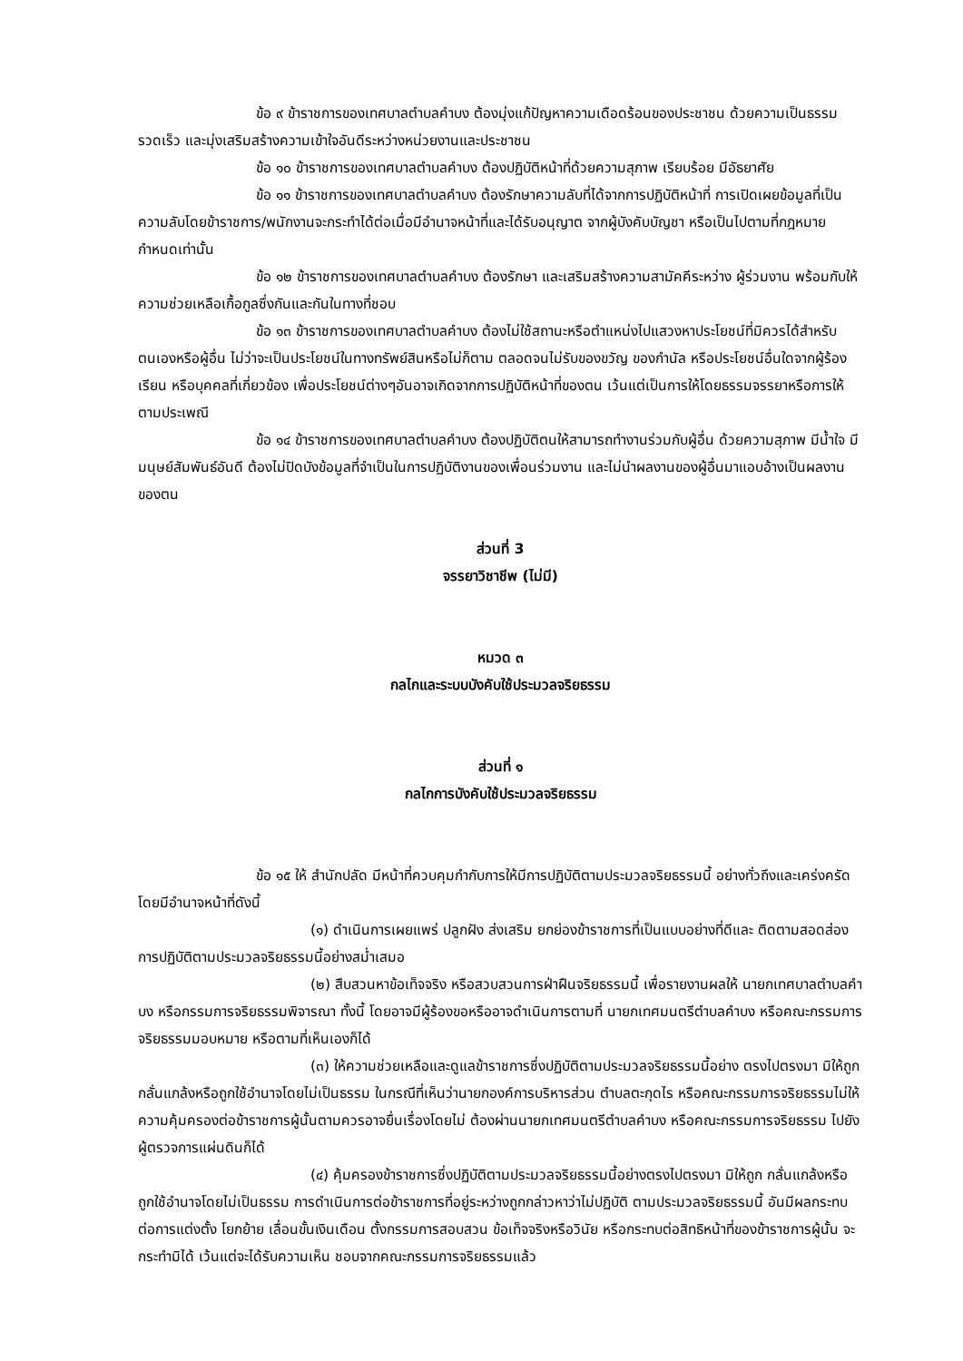ข้อ ๙ ข้าราชการของเทศบาลตำบลคำบง ต้องมุ่งแก้ปัญหาความเดือดร้อนของประชาชน ด้วยความเป็นธรรม รวดเร็ว และมุ่งเสริมสร้างความเข้าใจอันดีระหว่างหน่วยงานและประชาชน
ข้อ ๑๐ ข้าราชการของเทศบาลตำบลคำบง ต้องปฏิบัติหน้าที่ด้วยความสุภาพ เรียบร้อย มีอัธยาศัย
ข้อ ๑๑ ข้าราชการของเทศบาลตำบลคำบง ต้องรักษาความลับที่ได้จากการปฏิบัติหน้าที่ การเปิดเผยข้อมูลที่เป็นความลับโดยข้าราชการ/พนักงานจะกระทำได้ต่อเมื่อมีอำนาจหน้าที่และได้รับอนุญาต จากผู้บังคับบัญชา หรือเป็นไปตามที่กฎหมายกำหนดเท่านั้น
ข้อ ๑๒ ข้าราชการของเทศบาลตำบลคำบง ต้องรักษา และเสริมสร้างความสามัคคีระหว่าง ผู้ร่วมงาน พร้อมกับให้ความช่วยเหลือเกื้อกูลซึ่งกันและกันในทางที่ชอบ
ข้อ ๑๓ ข้าราชการของเทศบาลตำบลคำบง ต้องไม่ใช้สถานะหรือตำแหน่งไปแสวงหาประโยชน์ที่มิควรได้สำหรับตนเองหรือผู้อื่น ไม่ว่าจะเป็นประโยชน์ในทางทรัพย์สินหรือไม่ก็ตาม ตลอดจนไม่รับของขวัญ ของกำนัล หรือประโยชน์อื่นใดจากผู้ร้องเรียน หรือบุคคลที่เกี่ยวข้อง เพื่อประโยชน์ต่างๆอันอาจเกิดจากการปฏิบัติหน้าที่ของตน เว้นแต่เป็นการให้โดยธรรมจรรยาหรือการให้ตามประเพณี
ข้อ ๑๔ ข้าราชการของเทศบาลตำบลคำบง ต้องปฏิบัติตนให้สามารถทำงานร่วมกับผู้อื่น ด้วยความสุภาพ มีน้ำใจ มีมนุษย์สัมพันธ์อันดี ต้องไม่ปิดบังข้อมูลที่จำเป็นในการปฏิบัติงานของเพื่อนร่วมงาน และไม่นำผลงานของผู้อื่นมาแอบอ้างเป็นผลงานของตน
ส่วนที่ 3
จรรยาวิชาชีพ (ไม่มี)
หมวด ๓
กลไกและระบบบังคับใช้ประมวลจริยธรรม
ส่วนที่ ๑
กลไกการบังคับใช้ประมวลจริยธรรม
ข้อ ๑๕ ให้ สำนักปลัด มีหน้าที่ควบคุมกำกับการให้มีการปฏิบัติตามประมวลจริยธรรมนี้ อย่างทั่วถึงและเคร่งครัด โดยมีอำนาจหน้าที่ดังนี้
(๑) ดำเนินการเผยแพร่ ปลูกฝัง ส่งเสริม ยกย่องข้าราชการที่เป็นแบบอย่างที่ดีและ ติดตามสอดส่องการปฏิบัติตามประมวลจริยธรรมนี้อย่างสม่ำเสมอ
(๒) สืบสวนหาข้อเท็จจริง หรือสวบสวนการฝ่าฝืนจริยธรรมนี้ เพื่อรายงานผลให้ นายกเทศบาลตำบลคำบง หรือกรรมการจริยธรรมพิจารณา ทั้งนี้ โดยอาจมีผู้ร้องขอหรืออาจดำเนินการตามที่ นายกเทศมนตรีตำบลคำบง หรือคณะกรรมการจริยธรรมมอบหมาย หรือตามที่เห็นเองก็ได้
(๓) ให้ความช่วยเหลือและดูแลข้าราชการซึ่งปฏิบัติตามประมวลจริยธรรมนี้อย่าง ตรงไปตรงมา มิให้ถูกกลั่นแกล้งหรือถูกใช้อำนาจโดยไม่เป็นธรรม ในกรณีที่เห็นว่านายกองค์การบริหารส่วน ตำบลตะกุดไร หรือคณะกรรมการจริยธรรมไม่ให้ความคุ้มครองต่อข้าราชการผู้นั้นตามควรอาจยื่นเรื่องโดยไม่ ต้องผ่านนายกเทศมนตรีตำบลคำบง หรือคณะกรรมการจริยธรรม ไปยังผู้ตรวจการแผ่นดินก็ได้
(๔) คุ้มครองข้าราชการซึ่งปฏิบัติตามประมวลจริยธรรมนี้อย่างตรงไปตรงมา มิให้ถูก กลั่นแกล้งหรือถูกใช้อำนาจโดยไม่เป็นธรรม การดำเนินการต่อข้าราชการที่อยู่ระหว่างถูกกล่าวหาว่าไม่ปฏิบัติ ตามประมวลจริยธรรมนี้ อันมีผลกระทบต่อการแต่งตั้ง โยกย้าย เลื่อนขั้นเงินเดือน ตั้งกรรมการสอบสวน ข้อเท็จจริงหรือวินัย หรือกระทบต่อสิทธิหน้าที่ของข้าราชการผู้นั้น จะกระทำมิได้ เว้นแต่จะได้รับความเห็น ชอบจากคณะกรรมการจริยธรรมแล้ว